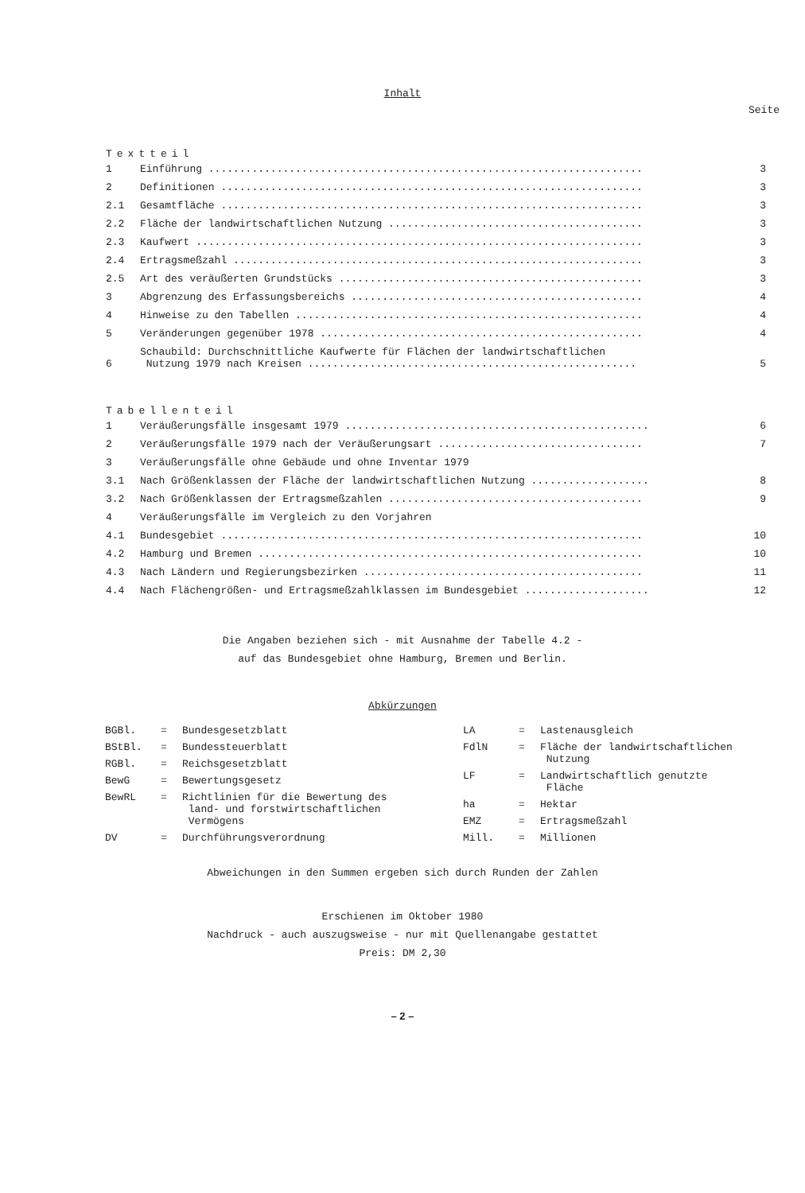Inhalt
Seite
Textteil
| 1 | Einführung ...................................................................... | 3 |
| 2 | Definitionen .................................................................... | 3 |
| 2.1 | Gesamtfläche .................................................................... | 3 |
| 2.2 | Fläche der landwirtschaftlichen Nutzung ......................................... | 3 |
| 2.3 | Kaufwert ........................................................................ | 3 |
| 2.4 | Ertragsmeßzahl .................................................................. | 3 |
| 2.5 | Art des veräußerten Grundstücks ................................................. | 3 |
| 3 | Abgrenzung des Erfassungsbereichs ............................................... | 4 |
| 4 | Hinweise zu den Tabellen ........................................................ | 4 |
| 5 | Veränderungen gegenüber 1978 .................................................... | 4 |
| 6 | Schaubild: Durchschnittliche Kaufwerte für Flächen der landwirtschaftlichen Nutzung 1979 nach Kreisen ..................................................... | 5 |
Tabellenteil
| 1 | Veräußerungsfälle insgesamt 1979 ................................................. | 6 |
| 2 | Veräußerungsfälle 1979 nach der Veräußerungsart ................................. | 7 |
| 3 | Veräußerungsfälle ohne Gebäude und ohne Inventar 1979 | |
| 3.1 | Nach Größenklassen der Fläche der landwirtschaftlichen Nutzung ................... | 8 |
| 3.2 | Nach Größenklassen der Ertragsmeßzahlen ......................................... | 9 |
| 4 | Veräußerungsfälle im Vergleich zu den Vorjahren | |
| 4.1 | Bundesgebiet .................................................................... | 10 |
| 4.2 | Hamburg und Bremen .............................................................. | 10 |
| 4.3 | Nach Ländern und Regierungsbezirken ............................................. | 11 |
| 4.4 | Nach Flächengrößen- und Ertragsmeßzahlklassen im Bundesgebiet .................... | 12 |
Die Angaben beziehen sich - mit Ausnahme der Tabelle 4.2 -
auf das Bundesgebiet ohne Hamburg, Bremen und Berlin.
Abkürzungen
| BGBl. | = | Bundesgesetzblatt |
| BStBl. | = | Bundessteuerblatt |
| RGBl. | = | Reichsgesetzblatt |
| BewG | = | Bewertungsgesetz |
| BewRL | = | Richtlinien für die Bewertung des land- und forstwirtschaftlichen Vermögens |
| DV | = | Durchführungsverordnung |
| LA | = | Lastenausgleich |
| FdlN | = | Fläche der landwirtschaftlichen Nutzung |
| LF | = | Landwirtschaftlich genutzte Fläche |
| ha | = | Hektar |
| EMZ | = | Ertragsmeßzahl |
| Mill. | = | Millionen |
Abweichungen in den Summen ergeben sich durch Runden der Zahlen
Erschienen im Oktober 1980
Nachdruck - auch auszugsweise - nur mit Quellenangabe gestattet
Preis: DM 2,30
– 2 –